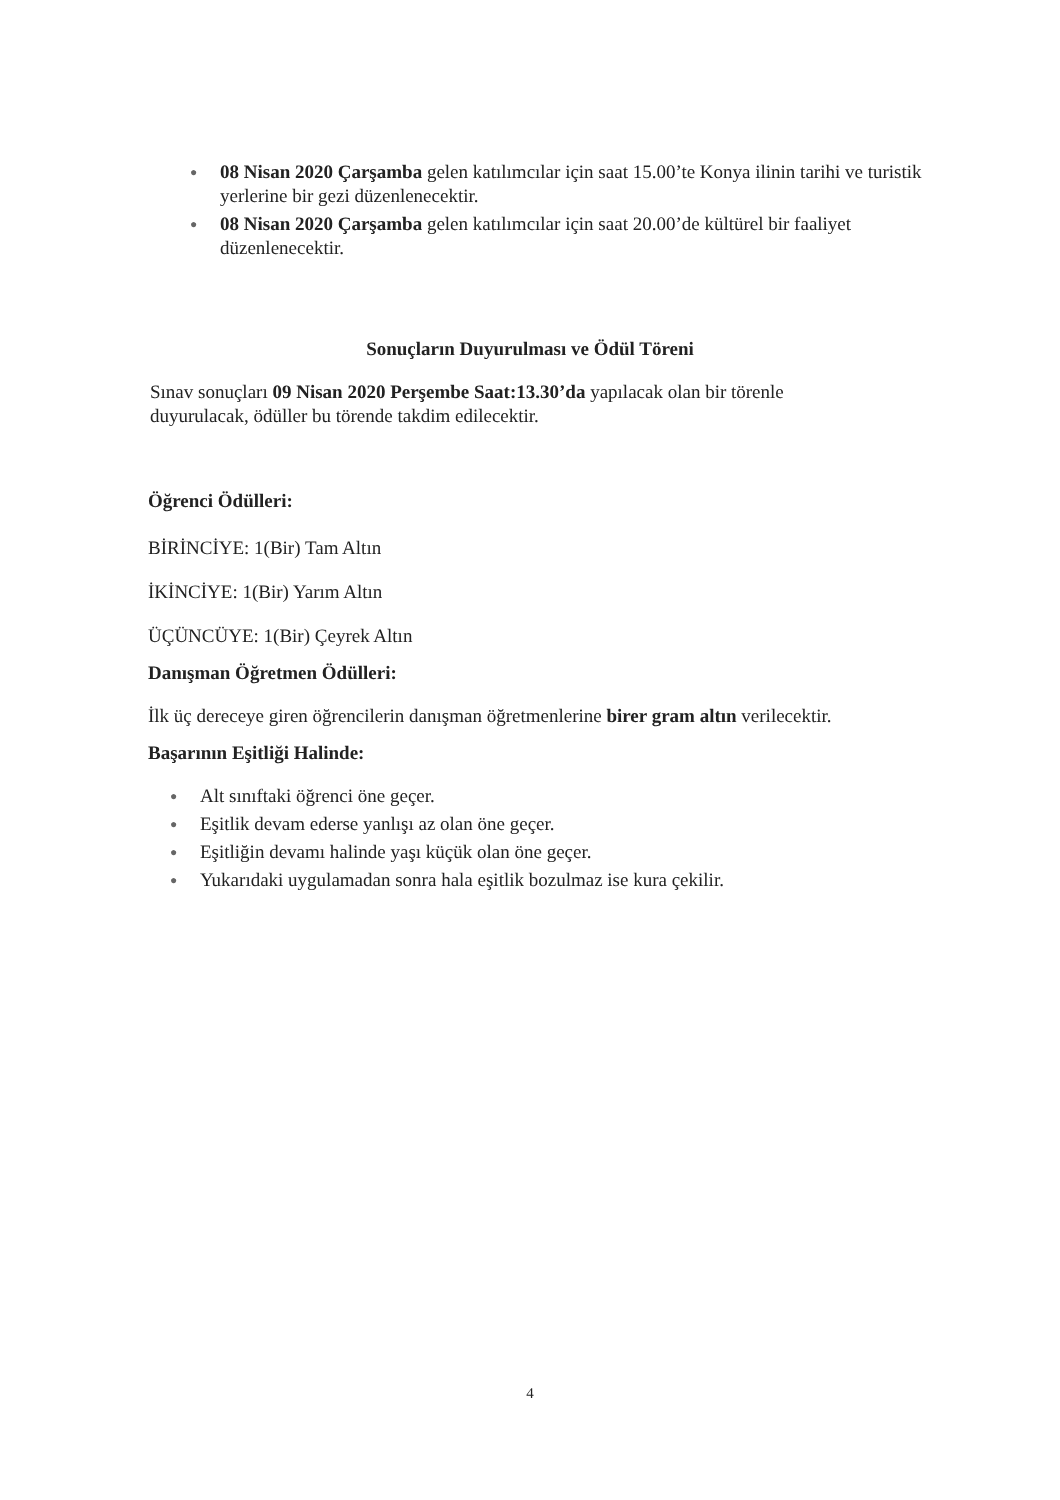● 08 Nisan 2020 Çarşamba gelen katılımcılar için saat 15.00’te Konya ilinin tarihi ve turistik yerlerine bir gezi düzenlenecektir.
● 08 Nisan 2020 Çarşamba gelen katılımcılar için saat 20.00’de kültürel bir faaliyet düzenlenecektir.
Sonuçların Duyurulması ve Ödül Töreni
Sınav sonuçları 09 Nisan 2020 Perşembe Saat:13.30’da yapılacak olan bir törenle duyurulacak, ödüller bu törende takdim edilecektir.
Öğrenci Ödülleri:
BİRİNCİYE: 1(Bir) Tam Altın
İKİNCİYE: 1(Bir) Yarım Altın
ÜÇÜNCÜYE: 1(Bir) Çeyrek Altın
Danışman Öğretmen Ödülleri:
İlk üç dereceye giren öğrencilerin danışman öğretmenlerine birer gram altın verilecektir.
Başarının Eşitliği Halinde:
● Alt sınıftaki öğrenci öne geçer.
● Eşitlik devam ederse yanlışı az olan öne geçer.
● Eşitliğin devamı halinde yaşı küçük olan öne geçer.
● Yukarıdaki uygulamadan sonra hala eşitlik bozulmaz ise kura çekilir.
4